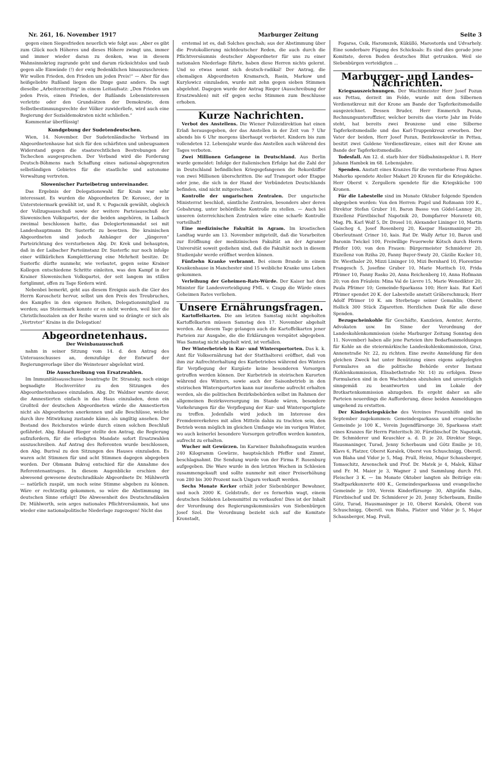Nr. 261, 16. November 1917 Marburger Zeitung Seite 3
gegen einen Siegesfrieden neuerlich wie folgt aus: „Aber es gibt zum Glück noch Höheres und dieses Höhere zwingt uns, immer und immer wieder daran zu denken, was in diesem Wahnsinnskrieg zugrunde geht und darum rücksichtslos und taub gegen alle Einwände (!) der ewig Bedenklichen hinauszuschreien: Wir wollen Frieden, den Frieden um jeden Preis!“ — Aber für das heißgeliebte Rußland liegen die Dinge ganz anders. Da sagt dieselbe „Arbeiterzeitung“ in einem Leitaufsatz: „Den Frieden um jeden Preis, einen Frieden, der Rußlands Lebensinteressen verletzte oder den Grundsätzen der Demokratie, dem Selbstbestimmungsrechte der Völker zuwiderliefe, wird auch eine Regierung der Sozialdemokraten nicht schließen.“
Kommentar überflüssig!
Kundgebung der Sudetendeutschen.
Wien, 14. November. Der Sudetenländische Verband im Abgeordnetenhause hat sich für den schärfsten und unbeugsamen Widerstand gegen die staatsrechtlichen Bestrebungen der Tschechen ausgesprochen. Der Verband wird die Forderung Deutsch-Böhmens nach Schaffung eines national-abgegrenzten selbständigen Gebietes für die staatliche und autonome Verwaltung vertreten.
Slowenischer Parteibetrug untereinander.
Das Ergebnis der Delegationswahl für Krain war sehr interessant. Es wurden die Abgeordneten Dr. Korosec, der in Untersteiermark gewählt ist, und R. v. Pogacnik gewählt, obgleich der Vollzugsausschuß sowie der weitere Parteiausschuß der Slowenischen Volkspartei, der die beiden angehören, in Laibach zweimal beschlossen hatte, das Delegiertenmandat sei mit Landeshauptmann Dr. Susterfic zu besetzen. Die krainischen Abgeordneten sind jedoch Anhänger der „jüngeren“ Parteirichtung des verstorbenen Abg. Dr. Krek und behaupten, daß in der Laibacher Parteiinstanz Dr. Susterfic nur noch infolge einer willkürlichen Komplettierung eine Mehrheit besitze. Dr. Susterfic dürfte nunmehr, wie verlautet, gegen seine Krainer Kollegen entschiedene Schritte einleiten, was den Kampf in der Krainer Slowenischen Volkspartei, der seit langem im stillen fortglimmt, offen zu Tage fördern wird.
Nebenbei bemerkt, geht aus diesem Ereignis auch die Gier des Herrn Koroschetz hervor, selbst um den Preis des Treubruches, des Kampfes in den eigenen Reihen, Delegationsmitglied zu werden; aus Steiermark konnte er es nicht werden, weil hier die Christlichsozialen an der Reihe waren und so drängte er sich als „Vertreter“ Krains in die Delegation!
Abgeordnetenhaus.
Der Weinbauausschuß
nahm in seiner Sitzung vom 14. d. den Antrag des Unterausschusses an, demzufolge der Entwurf der Regierungsvorlage über die Weinsteuer abgelehnt wird.
Die Ausschreibung von Ersatzwahlen.
Im Immunitätsausschusse beantragte Dr. Stransky, noch einige begnadigte Hochverräter zu den Sitzungen des Abgeordnetenhauses einzuladen. Abg. Dr. Waldner warnte davor, die Amnestierten einfach in das Haus einzuladen, denn ein Großteil der deutschen Abgeordneten würde die Amnestierten nicht als Abgeordneten anerkennen und alle Beschlüsse, welche durch ihre Mitwirkung zustande käme, als ungiltig ansehen. Der Bestand des Reichsrates würde durch einen solchen Beschluß gefährdet. Abg. Eduard Rieger stellte den Antrag, die Regierung aufzufordern, für die erledigten Mandate sofort Ersatzwahlen auszuschreiben. Auf Antrag des Referenten wurde beschlossen, den Abg. Burival zu den Sitzungen des Hauses einzuladen. Es waren acht Stimmen für und acht Stimmen dagegen abgegeben worden. Der Obmann Bukvaj entschied für die Annahme des Referentenantrages. In diesem Augenblicke erschien der abwesend gewesene deutschradikale Abgeordnete Dr. Mühlwerth — natürlich zuspät, um noch seine Stimme abgeben zu können. Wäre er rechtzeitig gekommen, so wäre die Abstimmung im deutschen Sinne erfolgt! Die Abwesenheit des Deutschradikalen Dr. Mühlwerth, sein arges nationales Pflichtversäumnis, hat uns wieder eine nationalpolitische Niederlage zugezogen! Nicht das
erstemal ist es, daß Solches geschah; aus der Abstimmung über die Protokollierung nichtdeutscher Reden, die auch durch die Pflichtversäumnis deutscher Abgeordneter für uns zu einer nationalen Niederlage führte, haben diese Herren nichts gelernt. Und so etwas nennt sich deutsch-radikal! Der Antrag, die ehemaligen Abgeordneten Kramarsch, Rasin, Markow und Kurylowicz einzuladen, wurde mit zehn gegen sieben Stimmen abgelehnt. Dagegen wurde der Antrag Rieger (Ausschreibung der Ersatzwahlen) mit elf gegen sechs Stimmen zum Beschlusse erhoben.
Kurze Nachrichten.
Verbot des Anstellens. Die Wiener Polizeidirektion hat einen Erlaß herausgegeben, der das Anstellen in der Zeit von 7 Uhr abends bis 6 Uhr morgens überhaupt verbietet. Kindern bis zum vollendeten 12. Lebensjahr wurde das Anstellen auch während des Tages verboten.
Zwei Millionen Gefangene in Deutschland. Aus Berlin wurde gemeldet: Infolge der italienischen Erfolge hat die Zahl der in Deutschland befindlichen Kriegsgefangenen die Rekordziffer von zwei Millionen überschritten. Die auf Transport oder Etappe oder jene, die sich in der Hand der Verbündeten Deutschlands befinden, sind nicht mitgerechnet.
Kontrolle der ungarischen Zentralen. Der ungarische Ministerrat beschloß, sämtliche Zentralen, besonders aber deren Gebahrung, unter behördliche Kontrolle zu stellen. — Auch bei unseren österreichischen Zentralen wäre eine scharfe Kontrolle vorteilhaft!
Eine medizinische Fakultät in Agram. Im kroatischen Landtag wurde am 13. November mitgeteilt, daß die Vorarbeiten zur Eröffnung der medizinischen Fakultät an der Agramer Universität soweit gediehen sind, daß die Fakultät noch in diesem Studienjahr werde eröffnet werden können.
Fünfzehn Kranke verbrannt. Bei einem Brande in einem Krankenhause in Manchester sind 15 weibliche Kranke ums Leben gekommen.
Verleihung der Geheimen-Rats-Würde. Der Kaiser hat dem Minister für Landesverteidigung FML. v. Czapp die Würde eines Geheimen Rates verliehen.
Unsere Ernährungsfragen.
Kartoffelkarten. Die am letzten Samstag nicht abgeholten Kartoffelkarten müssen Samstag den 17. November abgeholt werden. An diesem Tage gelangen auch die Kartoffelkarten jener Parteien zur Ausgabe, die die Erklärungen verspätet abgegeben. Was Samstag nicht abgeholt wird, ist verfallen.
Der Winterbetrieb in Kur- und Wintersportorten. Das k. k. Amt für Volksernährung hat der Statthalterei eröffnet, daß von ihm zur Aufrechterhaltung des Kurbetriebes während des Winters für Verpflegung der Kurgäste keine besonderen Vorsorgen getroffen werden können. Der Kurbetrieb in steirischen Kurorten während des Winters, sowie auch der Saisonbetrieb in den steirischen Wintersportorten kann nur insoferne aufrecht erhalten werden, als die politischen Bezirksbehörden selbst im Rahmen der allgemeinen Bezirksversorgung im Stande wären, besondere Vorkehrungen für die Verpflegung der Kur- und Wintersportgäste zu treffen. Jedenfalls wird jedoch im Interesse des Fremdenverkehres mit allen Mitteln dahin zu trachten sein, den Betrieb wenn möglich im gleichen Umfange wie im vorigen Winter, wo auch keinerlei besondere Vorsorgen getroffen werden konnten, aufrecht zu erhalten.
Wucher mit Gewürzen. Im Karwiner Bahnhofmagazin wurden 240 Kilogramm Gewürze, hauptsächlich Pfeffer und Zimmt, beschlagnahmt. Die Sendung wurde von der Firma F. Rosenburg aufgegeben. Die Ware wurde in den letzten Wochen in Schlesien zusammengekauft und sollte nunmehr mit einer Preiserhöhung von 280 bis 300 Prozent nach Ungarn verkauft werden.
Sechs Monate Kerker erhält jeder Siebenbürger Bewohner, und noch 2000 K. Geldstrafe, der es fernerhin wagt, einem deutschen Soldaten Lebensmittel zu verkaufen! Dies ist der Inhalt der Verordnung des Regierungskommissärs von Siebenbürgen Josef Szel. Die Verordnung bezieht sich auf die Komitate Kronstadt,
Fogaras, Csik, Haromszek, Küküllö, Marostorda und Udvarhely. Eine sonderbare Fügung des Schicksals: Es sind dies gerade jene Komitate, deren Boden deutsches Blut getrunken. Weil sie Siebenbürgen verteidigten ...
Marburger- und Landes-Nachrichten.
Kriegsauszeichnungen. Der Wachtmeister Herr Josef Pozun aus Pettau, derzeit im Felde, wurde mit dem Silbernen Verdienstkreuz mit der Krone am Bande der Tapferkeitsmedaille ausgezeichnet. Dessen Bruder, Herr Emmerich Pozun, Rechnungsunteroffizier, welcher bereits das vierte Jahr im Felde steht, hat bereits zwei Bronzene und eine Silberne Tapferkeitsmedaille und das Karl-Truppenkreuz erworben. Der Vater der beiden, Herr Josef Pozun, Bezirkssekretär in Pettau, besitzt zwei Goldene Verdienstkreuze, eines mit der Krone am Bande der Tapferkeitsmedaille.
Todesfall. Am 12. d. starb hier der Südbahninspektor i. R. Herr Johann Hambek im 68. Lebensjahre.
Spenden. Anstatt eines Kranzes für die verstorbene Frau Agnes Mahorko spendete Atelier Makart 20 Kronen für die Kriegsküche. Herr Oberst v. Zergollern spendete für die Kriegsküche 100 Kronen.
Für die Labestelle sind im Monate Oktober folgende Spenden abgegeben worden: Von den Herren: Pugel und Roßmann 100 K., Direktor Stefan Gruber 10, Baron Basso von Gödel-Lannoy 20, Exzellenz Fürstbischof Napotnik 20, Dompfarrer Moravetz 60, Mag. Ph. Karl Wolf 5, Dr. Drosel 10, Alexander Lininger 10, Martin Gaischeg 4, Josef Rosenberg 20, Kaspar Hausmaninger 20, Oberleutnant Criner 10, kais. Rat Dr. Wally Artur 10, Baron und Baronin Twickel 100, Freiwillige Feuerwehr Kötsch durch Herrn Pfeifer 100; von den Frauen: Bürgermeister Schmiderer 20, Exzellenz von Rziha 20, Fanny Bayer-Swaty 20, Cäzilie Kocker 10, Dr. Wiesthaler 20, Mizzi Lininger 10, Mizi Bernhard 10, Florentine Frangesch 5, Josefine Gruber 10, Marie Moritsch 10, Frida Pfrimer 10, Fanny Rasko 20, Anna Reichenberg 10, Anna Hofmann 20; von den Fräulein: Mina Val de Lievre 15, Marie Wenedikter 20, Paula Pfrimer 10; Gemeinde-Sparkassa 100; Herr kais. Rat Karl Pfrimer spendet 20 K. der Labestelle anstatt Gräberschmuck; Herr Adolf Pfrimer 10 K. am Sterbetage seiner Gemahlin; Oberst Hollick 300 Stück Zigaretten. Herzlichen Dank für alle diese Spenden.
Bezugscheinkohle für Geschäfte, Kanzleien, Aemter, Aerzte, Advokaten usw. Im Sinne der Verordnung der Landeskohlenkommission (siehe Marburger Zeitung Sonntag den 11. November) haben alle jene Parteien ihre Bedarfsanmeldungen für Kohle an die steiermärkische Landeskohlenkommission, Graz, Annenstraße Nr. 22, zu richten. Eine zweite Anmeldung für den gleichen Zweck hat unter Benützung eines eigens aufgelegten Formulares an die politische Behörde erster Instanz (Kohlenkommission, Elisabethstraße Nr. 14) zu erfolgen. Diese Formularien sind in den Wachstuben abzuholen und unverzüglich sinngemäß zu beantworten und im Lokale der Brotkartenkommission abzugeben. Es ergeht daher an alle Parteien neuerdings die Aufforderung, diese beiden Anmeldungen umgehend zu erstatten.
Der Kinderkriegsküche des Vereines Frauenhilfe sind im September zugekommen: Gemeindesparkassa und evangelische Gemeinde je 100 K., Verein Jugendfürsorge 30, Sparkassa statt eines Kranzes für Herrn Pinteritsch 30, Fürstbischof Dr. Napotnik, Dr. Schmiderer und Keuschler a. d. D. je 20, Direktor Siege, Hausmaninger, Turad, Jenny Scherbaum und Götz Emilie je 10, Klavs 6, Platzer, Oberst Koralek, Oberst von Schuschnigg, Oberstl. von Blaha und Vidor je 5, Mag. Prull, Heinz, Major Schausberger, Tomaschitz, Arsenschek und Prof. Dr. Matek je 4, Malek, Kühar und Fr. M. Maier je 3, Wagner 2 und Sammlung durch Frl. Fleischer 3 K. — Im Monate Oktober langten als Beiträge ein: Stadtparkkonzerte 400 K., Gemeindesparkassa und evangelische Gemeinde je 100, Verein Kinderfürsorge 30, Altgräfin Salm, Fürstbischof und Dr. Schmiderer je 20, Jenny Scherbaum, Emilie Götz, Turad, Hausmaninger je 10, Oberst Koralek, Oberst von Schuschnigg, Oberstl. von Blaha, Platzer und Vidor je 5, Major Schausberger, Mag. Prull,